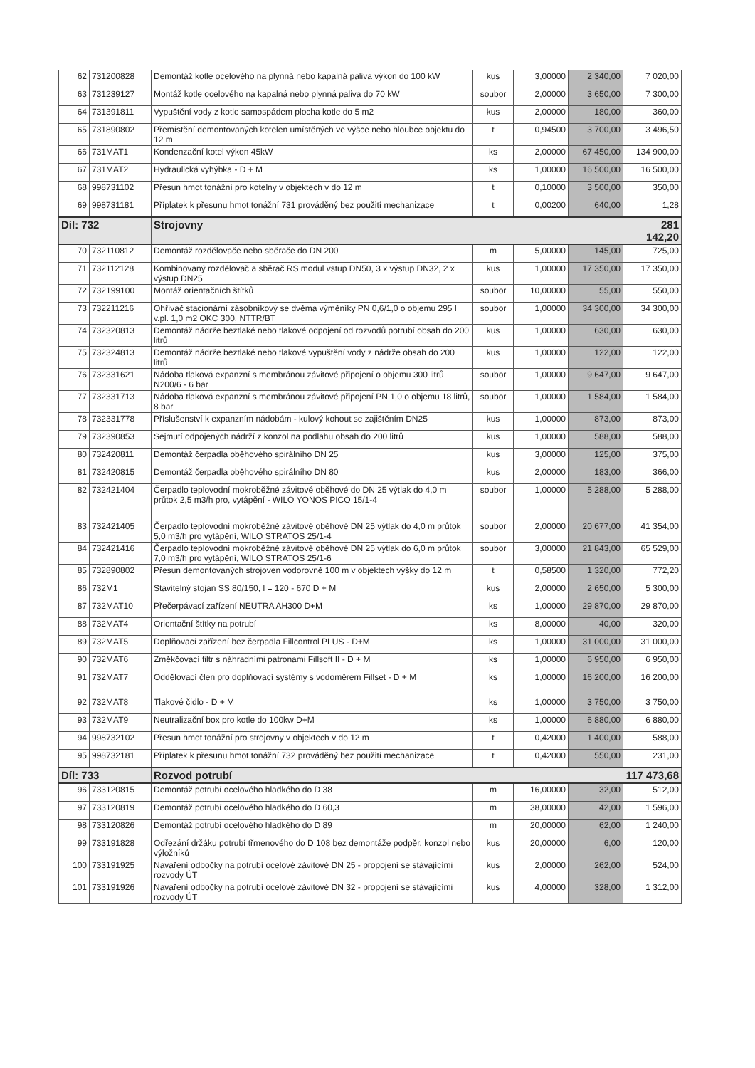| 62 | 731200828 | Demontáž kotle ocelového na plynná nebo kapalná paliva výkon do 100 kW | kus | 3,00000 | 2 340,00 | 7 020,00 |
| 63 | 731239127 | Montáž kotle ocelového na kapalná nebo plynná paliva do 70 kW | soubor | 2,00000 | 3 650,00 | 7 300,00 |
| 64 | 731391811 | Vypuštění vody z kotle samospádem plocha kotle do 5 m2 | kus | 2,00000 | 180,00 | 360,00 |
| 65 | 731890802 | Přemístění demontovaných kotelen umístěných ve výšce nebo hloubce objektu do 12 m | t | 0,94500 | 3 700,00 | 3 496,50 |
| 66 | 731MAT1 | Kondenzační kotel výkon 45kW | ks | 2,00000 | 67 450,00 | 134 900,00 |
| 67 | 731MAT2 | Hydraulická vyhýbka - D + M | ks | 1,00000 | 16 500,00 | 16 500,00 |
| 68 | 998731102 | Přesun hmot tonážní pro kotelny v objektech v do 12 m | t | 0,10000 | 3 500,00 | 350,00 |
| 69 | 998731181 | Příplatek k přesunu hmot tonážní 731 prováděný bez použití mechanizace | t | 0,00200 | 640,00 | 1,28 |
| Díl: 732 | | Strojovny | | | | 281 142,20 |
| 70 | 732110812 | Demontáž rozdělovače nebo sběrače do DN 200 | m | 5,00000 | 145,00 | 725,00 |
| 71 | 732112128 | Kombinovaný rozdělovač a sběrač RS modul vstup DN50, 3 x výstup DN32, 2 x výstup DN25 | kus | 1,00000 | 17 350,00 | 17 350,00 |
| 72 | 732199100 | Montáž orientačních štítků | soubor | 10,00000 | 55,00 | 550,00 |
| 73 | 732211216 | Ohřívač stacionární zásobníkový se dvěma výměníky PN 0,6/1,0 o objemu 295 l v.pl. 1,0 m2 OKC 300, NTTR/BT | soubor | 1,00000 | 34 300,00 | 34 300,00 |
| 74 | 732320813 | Demontáž nádrže beztlaké nebo tlakové odpojení od rozvodů potrubí obsah do 200 litrů | kus | 1,00000 | 630,00 | 630,00 |
| 75 | 732324813 | Demontáž nádrže beztlaké nebo tlakové vypuštění vody z nádrže obsah do 200 litrů | kus | 1,00000 | 122,00 | 122,00 |
| 76 | 732331621 | Nádoba tlaková expanzní s membránou závitové připojení o objemu 300 litrů N200/6 - 6 bar | soubor | 1,00000 | 9 647,00 | 9 647,00 |
| 77 | 732331713 | Nádoba tlaková expanzní s membránou závitové připojení PN 1,0 o objemu 18 litrů, 8 bar | soubor | 1,00000 | 1 584,00 | 1 584,00 |
| 78 | 732331778 | Příslušenství k expanzním nádobám - kulový kohout se zajištěním DN25 | kus | 1,00000 | 873,00 | 873,00 |
| 79 | 732390853 | Sejmutí odpojených nádrží z konzol na podlahu obsah do 200 litrů | kus | 1,00000 | 588,00 | 588,00 |
| 80 | 732420811 | Demontáž čerpadla oběhového spirálního DN 25 | kus | 3,00000 | 125,00 | 375,00 |
| 81 | 732420815 | Demontáž čerpadla oběhového spirálního DN 80 | kus | 2,00000 | 183,00 | 366,00 |
| 82 | 732421404 | Čerpadlo teplovodní mokroběžné závitové oběhové do DN 25 výtlak do 4,0 m průtok 2,5 m3/h pro, vytápění - WILO YONOS PICO 15/1-4 | soubor | 1,00000 | 5 288,00 | 5 288,00 |
| 83 | 732421405 | Čerpadlo teplovodní mokroběžné závitové oběhové DN 25 výtlak do 4,0 m průtok 5,0 m3/h pro vytápění, WILO STRATOS 25/1-4 | soubor | 2,00000 | 20 677,00 | 41 354,00 |
| 84 | 732421416 | Čerpadlo teplovodní mokroběžné závitové oběhové DN 25 výtlak do 6,0 m průtok 7,0 m3/h pro vytápění, WILO STRATOS 25/1-6 | soubor | 3,00000 | 21 843,00 | 65 529,00 |
| 85 | 732890802 | Přesun demontovaných strojoven vodorovně 100 m v objektech výšky do 12 m | t | 0,58500 | 1 320,00 | 772,20 |
| 86 | 732M1 | Stavitelný stojan SS 80/150, l = 120 - 670 D + M | kus | 2,00000 | 2 650,00 | 5 300,00 |
| 87 | 732MAT10 | Přečerpávací zařízení NEUTRA AH300 D+M | ks | 1,00000 | 29 870,00 | 29 870,00 |
| 88 | 732MAT4 | Orientační štítky na potrubí | ks | 8,00000 | 40,00 | 320,00 |
| 89 | 732MAT5 | Doplňovací zařízení bez čerpadla Fillcontrol PLUS - D+M | ks | 1,00000 | 31 000,00 | 31 000,00 |
| 90 | 732MAT6 | Změkčovací filtr s náhradními patronami Fillsoft II - D + M | ks | 1,00000 | 6 950,00 | 6 950,00 |
| 91 | 732MAT7 | Oddělovací člen pro doplňovací systémy s vodoměrem Fillset - D + M | ks | 1,00000 | 16 200,00 | 16 200,00 |
| 92 | 732MAT8 | Tlakové čidlo - D + M | ks | 1,00000 | 3 750,00 | 3 750,00 |
| 93 | 732MAT9 | Neutralizační box pro kotle do 100kw D+M | ks | 1,00000 | 6 880,00 | 6 880,00 |
| 94 | 998732102 | Přesun hmot tonážní pro strojovny v objektech v do 12 m | t | 0,42000 | 1 400,00 | 588,00 |
| 95 | 998732181 | Příplatek k přesunu hmot tonážní 732 prováděný bez použití mechanizace | t | 0,42000 | 550,00 | 231,00 |
| Díl: 733 | | Rozvod potrubí | | | | 117 473,68 |
| 96 | 733120815 | Demontáž potrubí ocelového hladkého do D 38 | m | 16,00000 | 32,00 | 512,00 |
| 97 | 733120819 | Demontáž potrubí ocelového hladkého do D 60,3 | m | 38,00000 | 42,00 | 1 596,00 |
| 98 | 733120826 | Demontáž potrubí ocelového hladkého do D 89 | m | 20,00000 | 62,00 | 1 240,00 |
| 99 | 733191828 | Odřezání držáku potrubí třmenového do D 108 bez demontáže podpěr, konzol nebo výložníků | kus | 20,00000 | 6,00 | 120,00 |
| 100 | 733191925 | Navaření odbočky na potrubí ocelové závitové DN 25 - propojení se stávajícími rozvody ÚT | kus | 2,00000 | 262,00 | 524,00 |
| 101 | 733191926 | Navaření odbočky na potrubí ocelové závitové DN 32 - propojení se stávajícími rozvody ÚT | kus | 4,00000 | 328,00 | 1 312,00 |